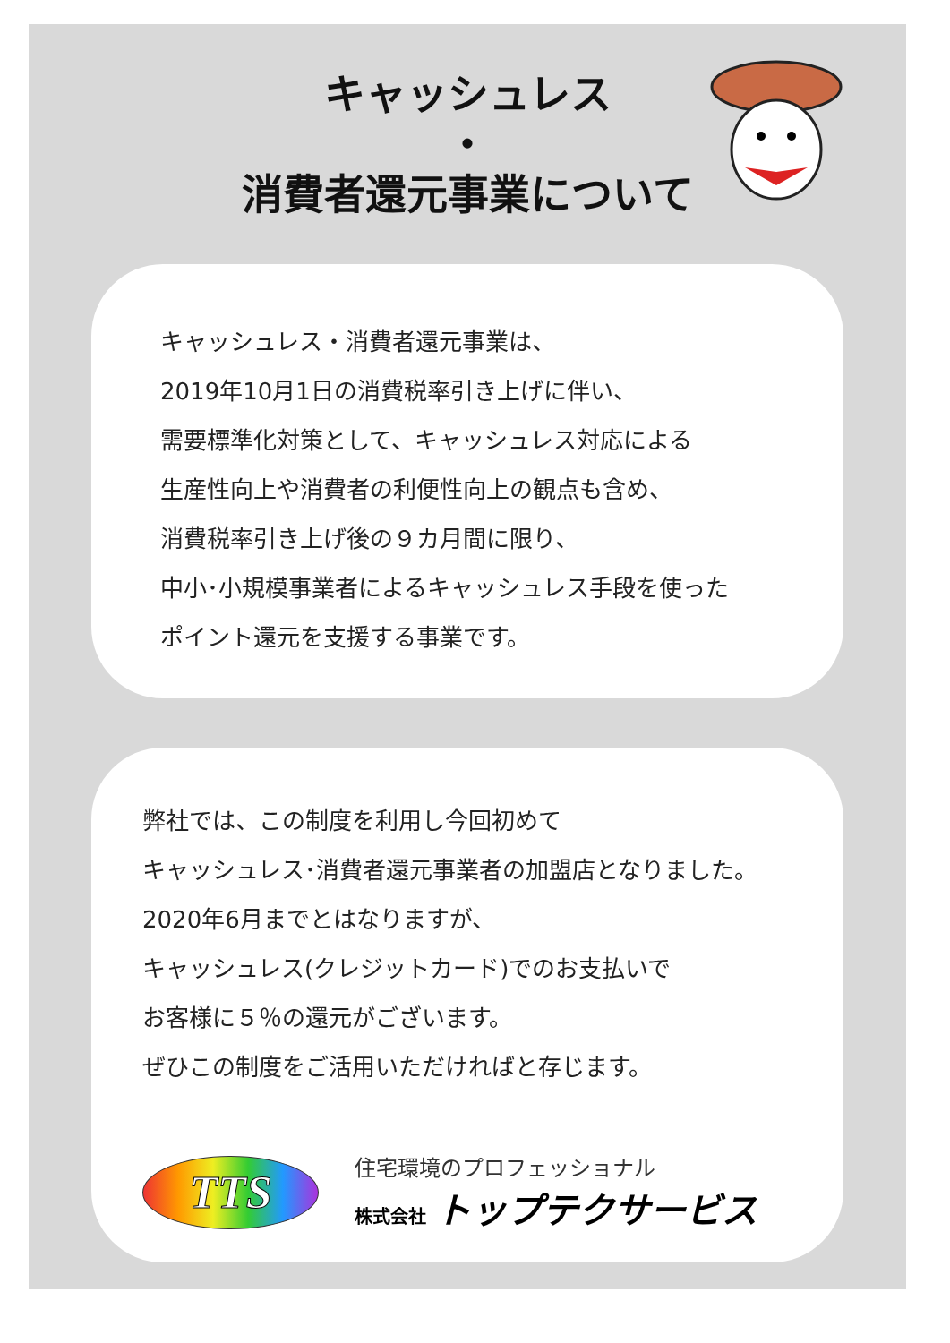キャッシュレス
・
消費者還元事業について
キャッシュレス・消費者還元事業は、
2019年10月1日の消費税率引き上げに伴い、
需要標準化対策として、キャッシュレス対応による
生産性向上や消費者の利便性向上の観点も含め、
消費税率引き上げ後の９カ月間に限り、
中小･小規模事業者によるキャッシュレス手段を使った
ポイント還元を支援する事業です。
弊社では、この制度を利用し今回初めて
キャッシュレス･消費者還元事業者の加盟店となりました。
2020年6月までとはなりますが、
キャッシュレス(クレジットカード)でのお支払いで
お客様に５％の還元がございます。
ぜひこの制度をご活用いただければと存じます。
TTS
住宅環境のプロフェッショナル
株式会社 トップテクサービス